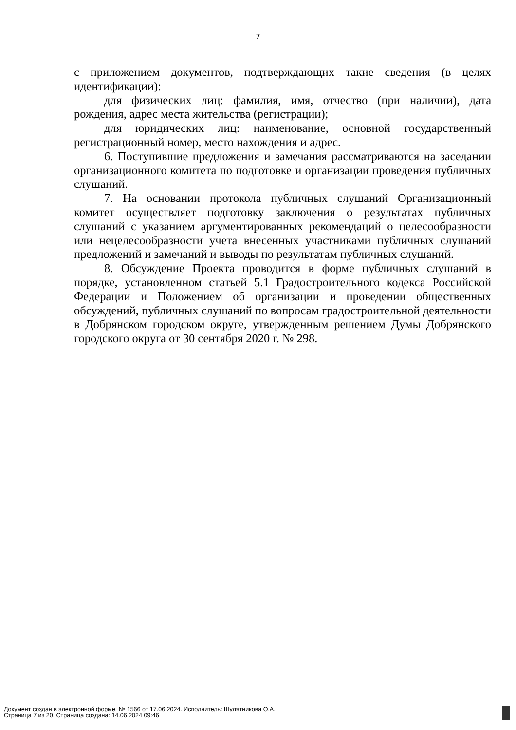7
с приложением документов, подтверждающих такие сведения (в целях идентификации):
для физических лиц: фамилия, имя, отчество (при наличии), дата рождения, адрес места жительства (регистрации);
для юридических лиц: наименование, основной государственный регистрационный номер, место нахождения и адрес.
6. Поступившие предложения и замечания рассматриваются на заседании организационного комитета по подготовке и организации проведения публичных слушаний.
7. На основании протокола публичных слушаний Организационный комитет осуществляет подготовку заключения о результатах публичных слушаний с указанием аргументированных рекомендаций о целесообразности или нецелесообразности учета внесенных участниками публичных слушаний предложений и замечаний и выводы по результатам публичных слушаний.
8. Обсуждение Проекта проводится в форме публичных слушаний в порядке, установленном статьей 5.1 Градостроительного кодекса Российской Федерации и Положением об организации и проведении общественных обсуждений, публичных слушаний по вопросам градостроительной деятельности в Добрянском городском округе, утвержденным решением Думы Добрянского городского округа от 30 сентября 2020 г. № 298.
Документ создан в электронной форме. № 1566 от 17.06.2024. Исполнитель: Шулятникова О.А.
Страница 7 из 20. Страница создана: 14.06.2024 09:46